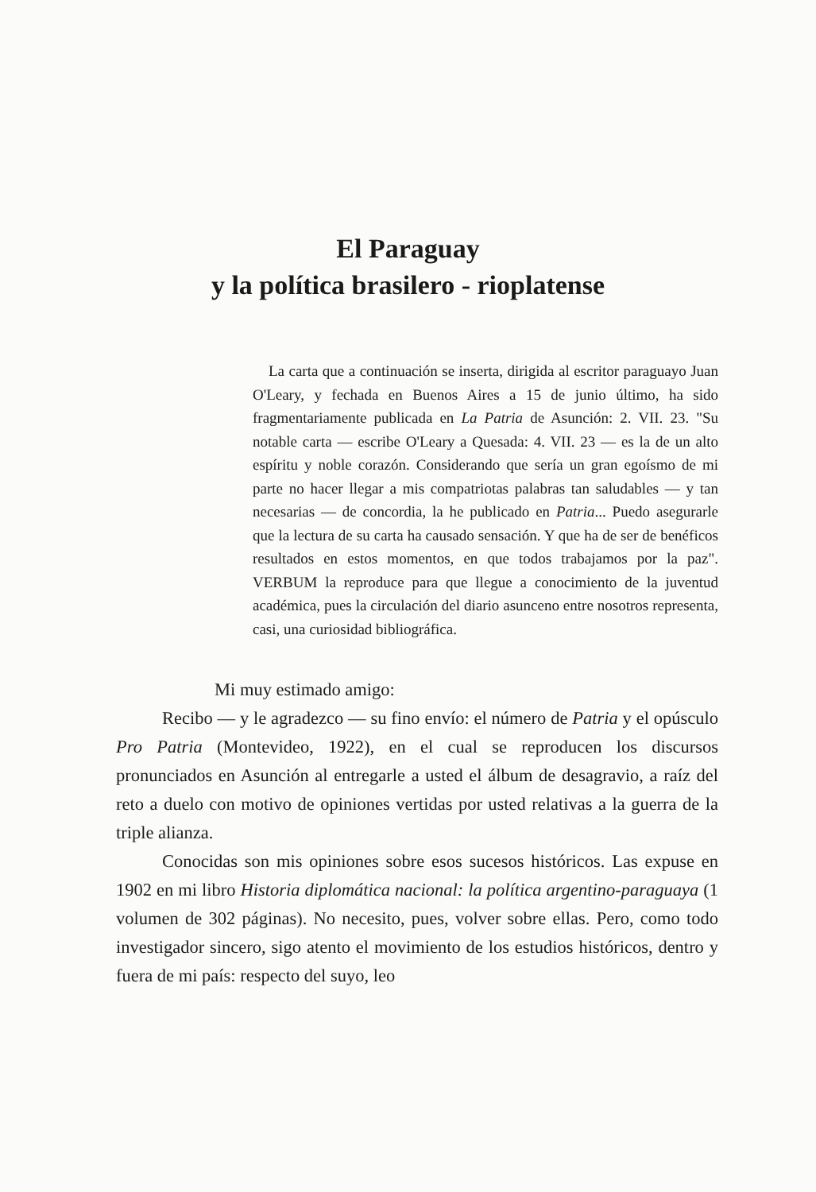El Paraguay
y la política brasilero - rioplatense
La carta que a continuación se inserta, dirigida al escritor paraguayo Juan O'Leary, y fechada en Buenos Aires a 15 de junio último, ha sido fragmentariamente publicada en La Patria de Asunción: 2. VII. 23. "Su notable carta — escribe O'Leary a Quesada: 4. VII. 23 — es la de un alto espíritu y noble corazón. Considerando que sería un gran egoísmo de mi parte no hacer llegar a mis compatriotas palabras tan saludables — y tan necesarias — de concordia, la he publicado en Patria... Puedo asegurarle que la lectura de su carta ha causado sensación. Y que ha de ser de benéficos resultados en estos momentos, en que todos trabajamos por la paz". VERBUM la reproduce para que llegue a conocimiento de la juventud académica, pues la circulación del diario asunceno entre nosotros representa, casi, una curiosidad bibliográfica.
Mi muy estimado amigo:
Recibo — y le agradezco — su fino envío: el número de Patria y el opúsculo Pro Patria (Montevideo, 1922), en el cual se reproducen los discursos pronunciados en Asunción al entregarle a usted el álbum de desagravio, a raíz del reto a duelo con motivo de opiniones vertidas por usted relativas a la guerra de la triple alianza.
Conocidas son mis opiniones sobre esos sucesos históricos. Las expuse en 1902 en mi libro Historia diplomática nacional: la política argentino-paraguaya (1 volumen de 302 páginas). No necesito, pues, volver sobre ellas. Pero, como todo investigador sincero, sigo atento el movimiento de los estudios históricos, dentro y fuera de mi país: respecto del suyo, leo